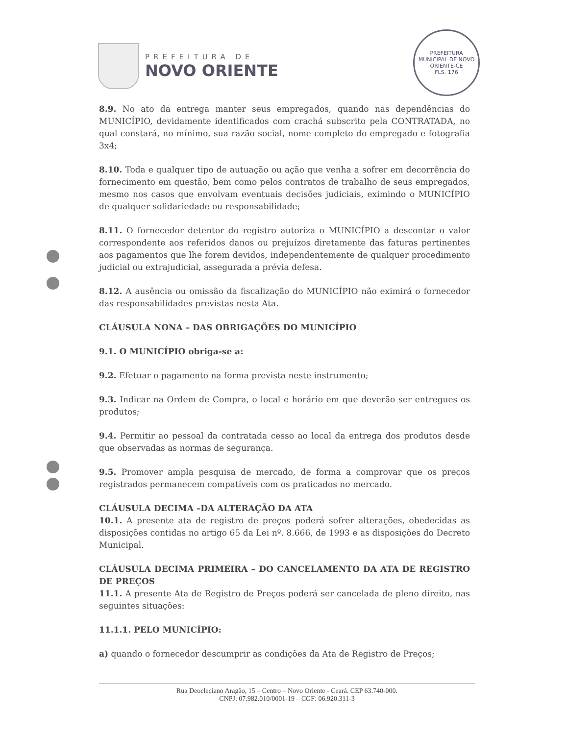PREFEITURA DE
NOVO ORIENTE
PREFEITURA MUNICIPAL DE NOVO ORIENTE-CE
FLS. 176
8.9. No ato da entrega manter seus empregados, quando nas dependências do MUNICÍPIO, devidamente identificados com crachá subscrito pela CONTRATADA, no qual constará, no mínimo, sua razão social, nome completo do empregado e fotografia 3x4;
8.10. Toda e qualquer tipo de autuação ou ação que venha a sofrer em decorrência do fornecimento em questão, bem como pelos contratos de trabalho de seus empregados, mesmo nos casos que envolvam eventuais decisões judiciais, eximindo o MUNICÍPIO de qualquer solidariedade ou responsabilidade;
8.11. O fornecedor detentor do registro autoriza o MUNICÍPIO a descontar o valor correspondente aos referidos danos ou prejuízos diretamente das faturas pertinentes aos pagamentos que lhe forem devidos, independentemente de qualquer procedimento judicial ou extrajudicial, assegurada a prévia defesa.
8.12. A ausência ou omissão da fiscalização do MUNICÍPIO não eximirá o fornecedor das responsabilidades previstas nesta Ata.
CLÁUSULA NONA – DAS OBRIGAÇÕES DO MUNICÍPIO
9.1. O MUNICÍPIO obriga-se a:
9.2. Efetuar o pagamento na forma prevista neste instrumento;
9.3. Indicar na Ordem de Compra, o local e horário em que deverão ser entregues os produtos;
9.4. Permitir ao pessoal da contratada cesso ao local da entrega dos produtos desde que observadas as normas de segurança.
9.5. Promover ampla pesquisa de mercado, de forma a comprovar que os preços registrados permanecem compatíveis com os praticados no mercado.
CLÁUSULA DECIMA –DA ALTERAÇÃO DA ATA
10.1. A presente ata de registro de preços poderá sofrer alterações, obedecidas as disposições contidas no artigo 65 da Lei nº. 8.666, de 1993 e as disposições do Decreto Municipal.
CLÁUSULA DECIMA PRIMEIRA – DO CANCELAMENTO DA ATA DE REGISTRO DE PREÇOS
11.1. A presente Ata de Registro de Preços poderá ser cancelada de pleno direito, nas seguintes situações:
11.1.1. PELO MUNICÍPIO:
a) quando o fornecedor descumprir as condições da Ata de Registro de Preços;
Rua Deocleciano Aragão, 15 – Centro – Novo Oriente - Ceará. CEP 63.740-000.
CNPJ: 07.982.010/0001-19 – CGF: 06.920.311-3